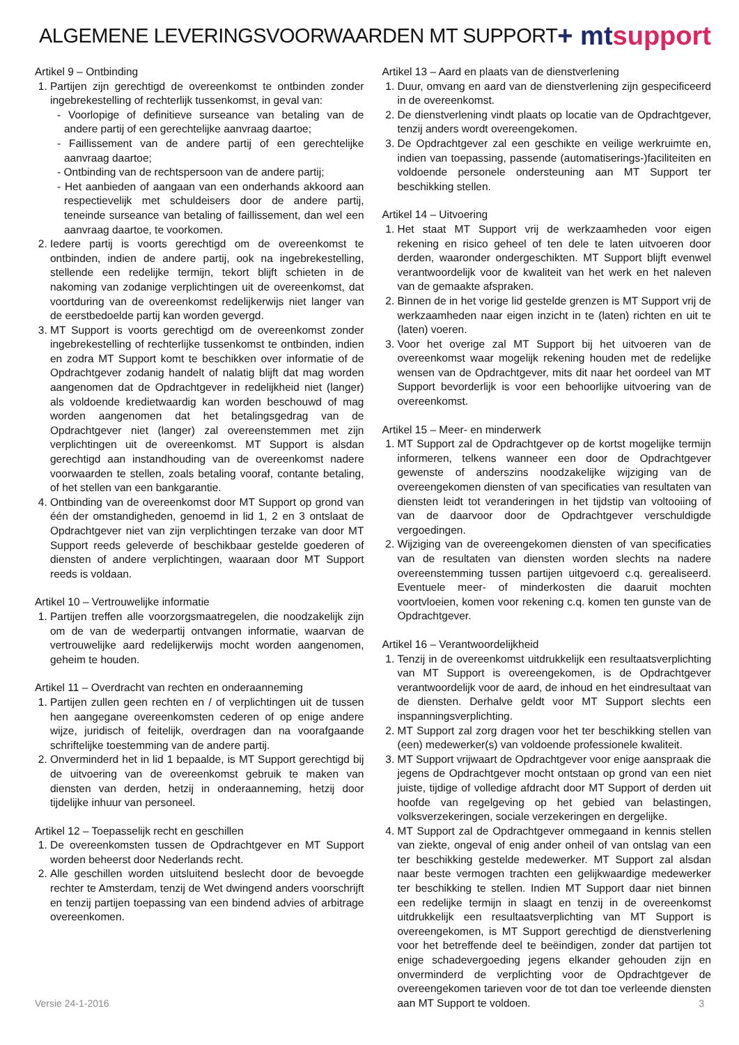ALGEMENE LEVERINGSVOORWAARDEN MT SUPPORT
+ mt support
Artikel 9 – Ontbinding
1. Partijen zijn gerechtigd de overeenkomst te ontbinden zonder ingebrekestelling of rechterlijk tussenkomst, in geval van:
- Voorlopige of definitieve surseance van betaling van de andere partij of een gerechtelijke aanvraag daartoe;
- Faillissement van de andere partij of een gerechtelijke aanvraag daartoe;
- Ontbinding van de rechtspersoon van de andere partij;
- Het aanbieden of aangaan van een onderhands akkoord aan respectievelijk met schuldeisers door de andere partij, teneinde surseance van betaling of faillissement, dan wel een aanvraag daartoe, te voorkomen.
2. Iedere partij is voorts gerechtigd om de overeenkomst te ontbinden, indien de andere partij, ook na ingebrekestelling, stellende een redelijke termijn, tekort blijft schieten in de nakoming van zodanige verplichtingen uit de overeenkomst, dat voortduring van de overeenkomst redelijkerwijs niet langer van de eerstbedoelde partij kan worden gevergd.
3. MT Support is voorts gerechtigd om de overeenkomst zonder ingebrekestelling of rechterlijke tussenkomst te ontbinden, indien en zodra MT Support komt te beschikken over informatie of de Opdrachtgever zodanig handelt of nalatig blijft dat mag worden aangenomen dat de Opdrachtgever in redelijkheid niet (langer) als voldoende kredietwaardig kan worden beschouwd of mag worden aangenomen dat het betalingsgedrag van de Opdrachtgever niet (langer) zal overeenstemmen met zijn verplichtingen uit de overeenkomst. MT Support is alsdan gerechtigd aan instandhouding van de overeenkomst nadere voorwaarden te stellen, zoals betaling vooraf, contante betaling, of het stellen van een bankgarantie.
4. Ontbinding van de overeenkomst door MT Support op grond van één der omstandigheden, genoemd in lid 1, 2 en 3 ontslaat de Opdrachtgever niet van zijn verplichtingen terzake van door MT Support reeds geleverde of beschikbaar gestelde goederen of diensten of andere verplichtingen, waaraan door MT Support reeds is voldaan.
Artikel 10 – Vertrouwelijke informatie
1. Partijen treffen alle voorzorgsmaatregelen, die noodzakelijk zijn om de van de wederpartij ontvangen informatie, waarvan de vertrouwelijke aard redelijkerwijs mocht worden aangenomen, geheim te houden.
Artikel 11 – Overdracht van rechten en onderaanneming
1. Partijen zullen geen rechten en / of verplichtingen uit de tussen hen aangegane overeenkomsten cederen of op enige andere wijze, juridisch of feitelijk, overdragen dan na voorafgaande schriftelijke toestemming van de andere partij.
2. Onverminderd het in lid 1 bepaalde, is MT Support gerechtigd bij de uitvoering van de overeenkomst gebruik te maken van diensten van derden, hetzij in onderaanneming, hetzij door tijdelijke inhuur van personeel.
Artikel 12 – Toepasselijk recht en geschillen
1. De overeenkomsten tussen de Opdrachtgever en MT Support worden beheerst door Nederlands recht.
2. Alle geschillen worden uitsluitend beslecht door de bevoegde rechter te Amsterdam, tenzij de Wet dwingend anders voorschrijft en tenzij partijen toepassing van een bindend advies of arbitrage overeenkomen.
Artikel 13 – Aard en plaats van de dienstverlening
1. Duur, omvang en aard van de dienstverlening zijn gespecificeerd in de overeenkomst.
2. De dienstverlening vindt plaats op locatie van de Opdrachtgever, tenzij anders wordt overeengekomen.
3. De Opdrachtgever zal een geschikte en veilige werkruimte en, indien van toepassing, passende (automatiserings-)faciliteiten en voldoende personele ondersteuning aan MT Support ter beschikking stellen.
Artikel 14 – Uitvoering
1. Het staat MT Support vrij de werkzaamheden voor eigen rekening en risico geheel of ten dele te laten uitvoeren door derden, waaronder ondergeschikten. MT Support blijft evenwel verantwoordelijk voor de kwaliteit van het werk en het naleven van de gemaakte afspraken.
2. Binnen de in het vorige lid gestelde grenzen is MT Support vrij de werkzaamheden naar eigen inzicht in te (laten) richten en uit te (laten) voeren.
3. Voor het overige zal MT Support bij het uitvoeren van de overeenkomst waar mogelijk rekening houden met de redelijke wensen van de Opdrachtgever, mits dit naar het oordeel van MT Support bevorderlijk is voor een behoorlijke uitvoering van de overeenkomst.
Artikel 15 – Meer- en minderwerk
1. MT Support zal de Opdrachtgever op de kortst mogelijke termijn informeren, telkens wanneer een door de Opdrachtgever gewenste of anderszins noodzakelijke wijziging van de overeengekomen diensten of van specificaties van resultaten van diensten leidt tot veranderingen in het tijdstip van voltooiing of van de daarvoor door de Opdrachtgever verschuldigde vergoedingen.
2. Wijziging van de overeengekomen diensten of van specificaties van de resultaten van diensten worden slechts na nadere overeenstemming tussen partijen uitgevoerd c.q. gerealiseerd. Eventuele meer- of minderkosten die daaruit mochten voortvloeien, komen voor rekening c.q. komen ten gunste van de Opdrachtgever.
Artikel 16 – Verantwoordelijkheid
1. Tenzij in de overeenkomst uitdrukkelijk een resultaatsverplichting van MT Support is overeengekomen, is de Opdrachtgever verantwoordelijk voor de aard, de inhoud en het eindresultaat van de diensten. Derhalve geldt voor MT Support slechts een inspanningsverplichting.
2. MT Support zal zorg dragen voor het ter beschikking stellen van (een) medewerker(s) van voldoende professionele kwaliteit.
3. MT Support vrijwaart de Opdrachtgever voor enige aanspraak die jegens de Opdrachtgever mocht ontstaan op grond van een niet juiste, tijdige of volledige afdracht door MT Support of derden uit hoofde van regelgeving op het gebied van belastingen, volksverzekeringen, sociale verzekeringen en dergelijke.
4. MT Support zal de Opdrachtgever ommegaand in kennis stellen van ziekte, ongeval of enig ander onheil of van ontslag van een ter beschikking gestelde medewerker. MT Support zal alsdan naar beste vermogen trachten een gelijkwaardige medewerker ter beschikking te stellen. Indien MT Support daar niet binnen een redelijke termijn in slaagt en tenzij in de overeenkomst uitdrukkelijk een resultaatsverplichting van MT Support is overeengekomen, is MT Support gerechtigd de dienstverlening voor het betreffende deel te beëindigen, zonder dat partijen tot enige schadevergoeding jegens elkander gehouden zijn en onverminderd de verplichting voor de Opdrachtgever de overeengekomen tarieven voor de tot dan toe verleende diensten aan MT Support te voldoen.
Versie 24-1-2016 3